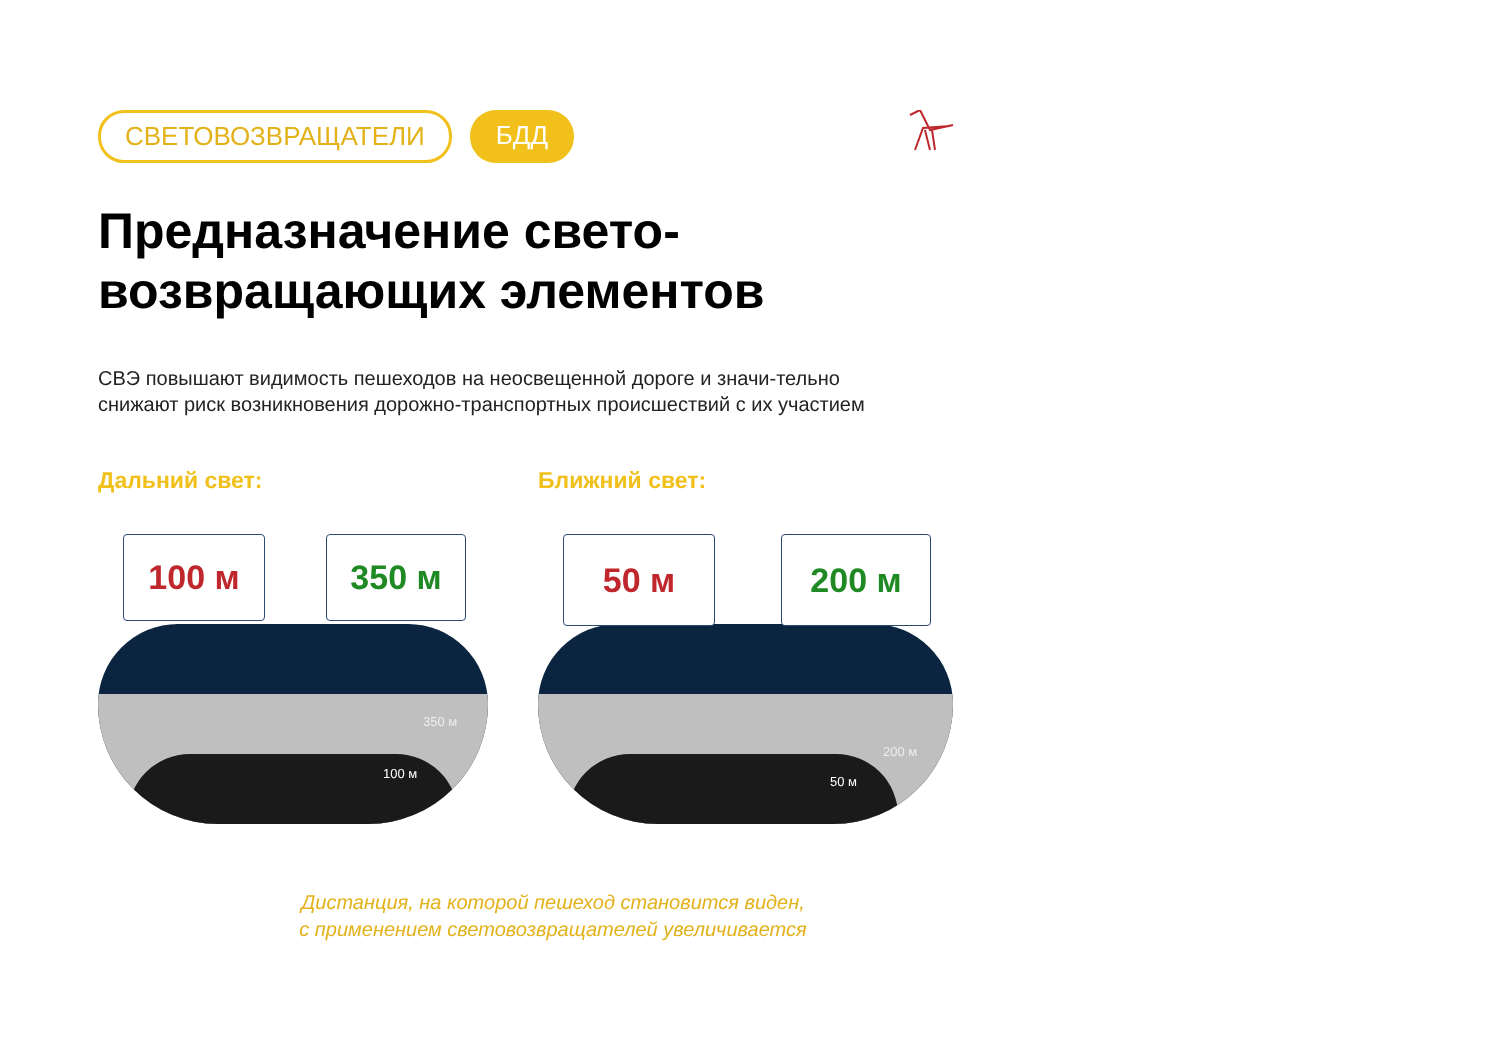СВЕТОВОЗВРАЩАТЕЛИ БДД
Предназначение свето-
возвращающих элементов
СВЭ повышают видимость пешеходов на неосвещенной дороге и значи-тельно снижают риск возникновения дорожно-транспортных происшествий с их участием
Дальний свет:
100 м 350 м
350 м
100 м
Ближний свет:
50 м 200 м
200 м
50 м
Дистанция, на которой пешеход становится виден,
с применением световозвращателей увеличивается